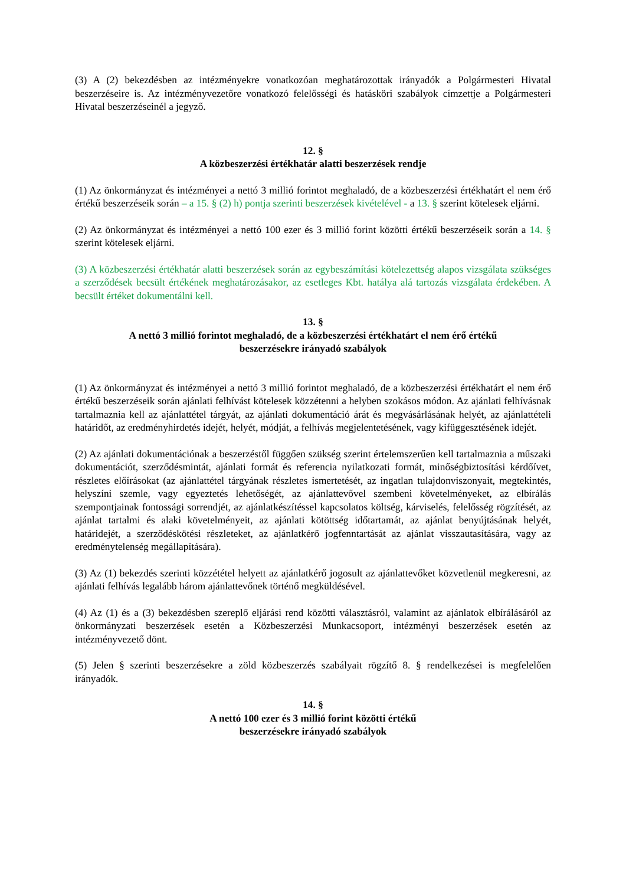(3) A (2) bekezdésben az intézményekre vonatkozóan meghatározottak irányadók a Polgármesteri Hivatal beszerzéseire is. Az intézményvezetőre vonatkozó felelősségi és hatásköri szabályok címzettje a Polgármesteri Hivatal beszerzéseinél a jegyző.
12. §
A közbeszerzési értékhatár alatti beszerzések rendje
(1) Az önkormányzat és intézményei a nettó 3 millió forintot meghaladó, de a közbeszerzési értékhatárt el nem érő értékű beszerzéseik során – a 15. § (2) h) pontja szerinti beszerzések kivételével - a 13. § szerint kötelesek eljárni.
(2) Az önkormányzat és intézményei a nettó 100 ezer és 3 millió forint közötti értékű beszerzéseik során a 14. § szerint kötelesek eljárni.
(3) A közbeszerzési értékhatár alatti beszerzések során az egybeszámítási kötelezettség alapos vizsgálata szükséges a szerződések becsült értékének meghatározásakor, az esetleges Kbt. hatálya alá tartozás vizsgálata érdekében. A becsült értéket dokumentálni kell.
13. §
A nettó 3 millió forintot meghaladó, de a közbeszerzési értékhatárt el nem érő értékű
beszerzésekre irányadó szabályok
(1) Az önkormányzat és intézményei a nettó 3 millió forintot meghaladó, de a közbeszerzési értékhatárt el nem érő értékű beszerzéseik során ajánlati felhívást kötelesek közzétenni a helyben szokásos módon. Az ajánlati felhívásnak tartalmaznia kell az ajánlattétel tárgyát, az ajánlati dokumentáció árát és megvásárlásának helyét, az ajánlattételi határidőt, az eredményhirdetés idejét, helyét, módját, a felhívás megjelentetésének, vagy kifüggesztésének idejét.
(2) Az ajánlati dokumentációnak a beszerzéstől függően szükség szerint értelemszerűen kell tartalmaznia a műszaki dokumentációt, szerződésmintát, ajánlati formát és referencia nyilatkozati formát, minőségbiztosítási kérdőívet, részletes előírásokat (az ajánlattétel tárgyának részletes ismertetését, az ingatlan tulajdonviszonyait, megtekintés, helyszíni szemle, vagy egyeztetés lehetőségét, az ajánlattevővel szembeni követelményeket, az elbírálás szempontjainak fontossági sorrendjét, az ajánlatkészítéssel kapcsolatos költség, kárviselés, felelősség rögzítését, az ajánlat tartalmi és alaki követelményeit, az ajánlati kötöttség időtartamát, az ajánlat benyújtásának helyét, határidejét, a szerződéskötési részleteket, az ajánlatkérő jogfenntartását az ajánlat visszautasítására, vagy az eredménytelenség megállapítására).
(3) Az (1) bekezdés szerinti közzététel helyett az ajánlatkérő jogosult az ajánlattevőket közvetlenül megkeresni, az ajánlati felhívás legalább három ajánlattevőnek történő megküldésével.
(4) Az (1) és a (3) bekezdésben szereplő eljárási rend közötti választásról, valamint az ajánlatok elbírálásáról az önkormányzati beszerzések esetén a Közbeszerzési Munkacsoport, intézményi beszerzések esetén az intézményvezető dönt.
(5) Jelen § szerinti beszerzésekre a zöld közbeszerzés szabályait rögzítő 8. § rendelkezései is megfelelően irányadók.
14. §
A nettó 100 ezer és 3 millió forint közötti értékű
beszerzésekre irányadó szabályok